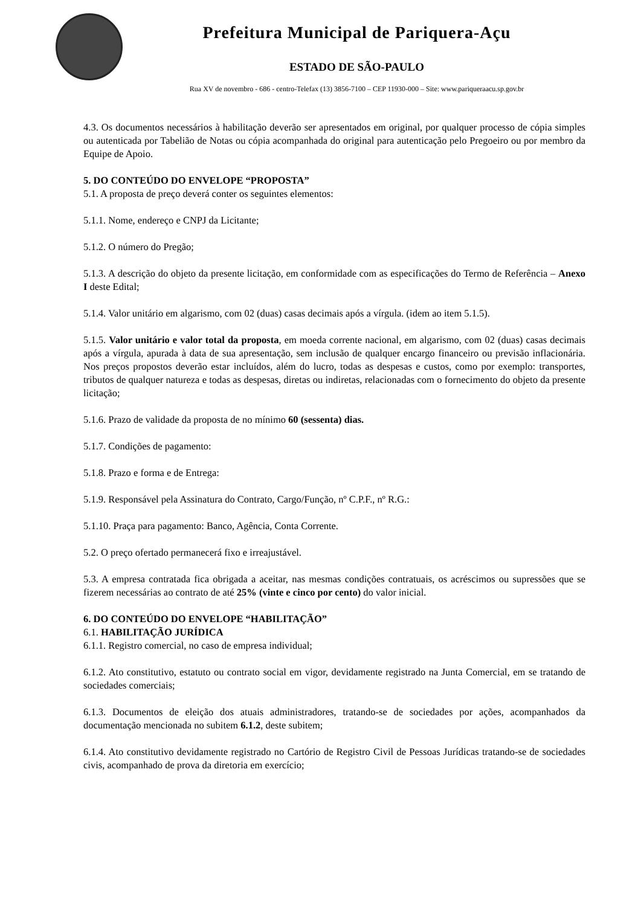Prefeitura Municipal de Pariquera-Açu
ESTADO DE SÃO-PAULO
Rua XV de novembro - 686 - centro-Telefax (13) 3856-7100 – CEP 11930-000 – Site: www.pariqueraacu.sp.gov.br
4.3. Os documentos necessários à habilitação deverão ser apresentados em original, por qualquer processo de cópia simples ou autenticada por Tabelião de Notas ou cópia acompanhada do original para autenticação pelo Pregoeiro ou por membro da Equipe de Apoio.
5. DO CONTEÚDO DO ENVELOPE “PROPOSTA”
5.1. A proposta de preço deverá conter os seguintes elementos:
5.1.1. Nome, endereço e CNPJ da Licitante;
5.1.2. O número do Pregão;
5.1.3. A descrição do objeto da presente licitação, em conformidade com as especificações do Termo de Referência – Anexo I deste Edital;
5.1.4. Valor unitário em algarismo, com 02 (duas) casas decimais após a vírgula. (idem ao item 5.1.5).
5.1.5. Valor unitário e valor total da proposta, em moeda corrente nacional, em algarismo, com 02 (duas) casas decimais após a vírgula, apurada à data de sua apresentação, sem inclusão de qualquer encargo financeiro ou previsão inflacionária. Nos preços propostos deverão estar incluídos, além do lucro, todas as despesas e custos, como por exemplo: transportes, tributos de qualquer natureza e todas as despesas, diretas ou indiretas, relacionadas com o fornecimento do objeto da presente licitação;
5.1.6. Prazo de validade da proposta de no mínimo 60 (sessenta) dias.
5.1.7. Condições de pagamento:
5.1.8. Prazo e forma e de Entrega:
5.1.9. Responsável pela Assinatura do Contrato, Cargo/Função, nº C.P.F., nº R.G.:
5.1.10. Praça para pagamento: Banco, Agência, Conta Corrente.
5.2. O preço ofertado permanecerá fixo e irreajustável.
5.3. A empresa contratada fica obrigada a aceitar, nas mesmas condições contratuais, os acréscimos ou supressões que se fizerem necessárias ao contrato de até 25% (vinte e cinco por cento) do valor inicial.
6. DO CONTEÚDO DO ENVELOPE “HABILITAÇÃO”
6.1. HABILITAÇÃO JURÍDICA
6.1.1. Registro comercial, no caso de empresa individual;
6.1.2. Ato constitutivo, estatuto ou contrato social em vigor, devidamente registrado na Junta Comercial, em se tratando de sociedades comerciais;
6.1.3. Documentos de eleição dos atuais administradores, tratando-se de sociedades por ações, acompanhados da documentação mencionada no subitem 6.1.2, deste subitem;
6.1.4. Ato constitutivo devidamente registrado no Cartório de Registro Civil de Pessoas Jurídicas tratando-se de sociedades civis, acompanhado de prova da diretoria em exercício;